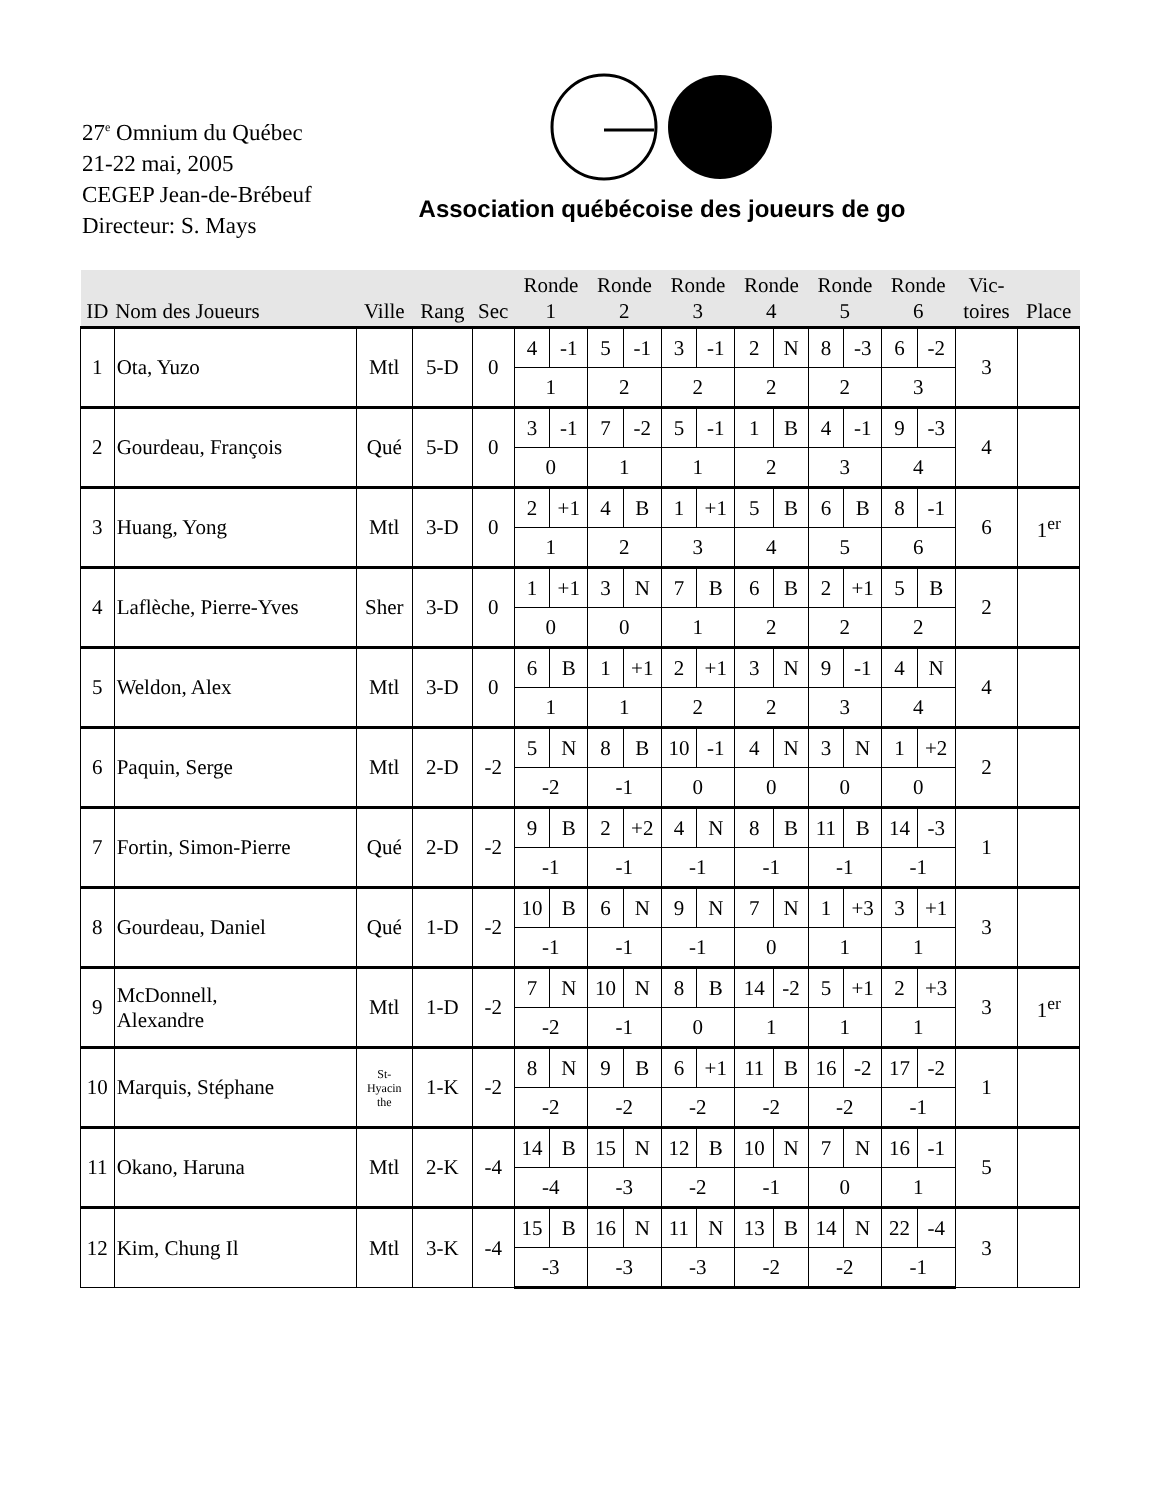27<sup>e</sup> Omnium du Québec
21-22 mai, 2005
CEGEP Jean-de-Brébeuf
Directeur: S. Mays
Association québécoise des joueurs de go
| ID | Nom des Joueurs | Ville | Rang | Sec | Ronde 1 | | Ronde 2 | | Ronde 3 | | Ronde 4 | | Ronde 5 | | Ronde 6 | | Vic- toires | Place |
| --- | --- | --- | --- | --- | --- | --- | --- | --- | --- | --- | --- | --- | --- | --- | --- | --- | --- | --- |
| 1 | Ota, Yuzo | Mtl | 5-D | 0 | 4 | -1 | 5 | -1 | 3 | -1 | 2 | N | 8 | -3 | 6 | -2 | 3 | |
| | | | | | 1 | | 2 | | 2 | | 2 | | 2 | | 3 | | | |
| 2 | Gourdeau, François | Qué | 5-D | 0 | 3 | -1 | 7 | -2 | 5 | -1 | 1 | B | 4 | -1 | 9 | -3 | 4 | |
| | | | | | 0 | | 1 | | 1 | | 2 | | 3 | | 4 | | | |
| 3 | Huang, Yong | Mtl | 3-D | 0 | 2 | +1 | 4 | B | 1 | +1 | 5 | B | 6 | B | 8 | -1 | 6 | 1<sup>er</sup> |
| | | | | | 1 | | 2 | | 3 | | 4 | | 5 | | 6 | | | |
| 4 | Laflèche, Pierre-Yves | Sher | 3-D | 0 | 1 | +1 | 3 | N | 7 | B | 6 | B | 2 | +1 | 5 | B | 2 | |
| | | | | | 0 | | 0 | | 1 | | 2 | | 2 | | 2 | | | |
| 5 | Weldon, Alex | Mtl | 3-D | 0 | 6 | B | 1 | +1 | 2 | +1 | 3 | N | 9 | -1 | 4 | N | 4 | |
| | | | | | 1 | | 1 | | 2 | | 2 | | 3 | | 4 | | | |
| 6 | Paquin, Serge | Mtl | 2-D | -2 | 5 | N | 8 | B | 10 | -1 | 4 | N | 3 | N | 1 | +2 | 2 | |
| | | | | | -2 | | -1 | | 0 | | 0 | | 0 | | 0 | | | |
| 7 | Fortin, Simon-Pierre | Qué | 2-D | -2 | 9 | B | 2 | +2 | 4 | N | 8 | B | 11 | B | 14 | -3 | 1 | |
| | | | | | -1 | | -1 | | -1 | | -1 | | -1 | | -1 | | | |
| 8 | Gourdeau, Daniel | Qué | 1-D | -2 | 10 | B | 6 | N | 9 | N | 7 | N | 1 | +3 | 3 | +1 | 3 | |
| | | | | | -1 | | -1 | | -1 | | 0 | | 1 | | 1 | | | |
| 9 | McDonnell, Alexandre | Mtl | 1-D | -2 | 7 | N | 10 | N | 8 | B | 14 | -2 | 5 | +1 | 2 | +3 | 3 | 1<sup>er</sup> |
| | | | | | -2 | | -1 | | 0 | | 1 | | 1 | | 1 | | | |
| 10 | Marquis, Stéphane | St- Hyacin the | 1-K | -2 | 8 | N | 9 | B | 6 | +1 | 11 | B | 16 | -2 | 17 | -2 | 1 | |
| | | | | | -2 | | -2 | | -2 | | -2 | | -2 | | -1 | | | |
| 11 | Okano, Haruna | Mtl | 2-K | -4 | 14 | B | 15 | N | 12 | B | 10 | N | 7 | N | 16 | -1 | 5 | |
| | | | | | -4 | | -3 | | -2 | | -1 | | 0 | | 1 | | | |
| 12 | Kim, Chung Il | Mtl | 3-K | -4 | 15 | B | 16 | N | 11 | N | 13 | B | 14 | N | 22 | -4 | 3 | |
| | | | | | -3 | | -3 | | -3 | | -2 | | -2 | | -1 | | | |